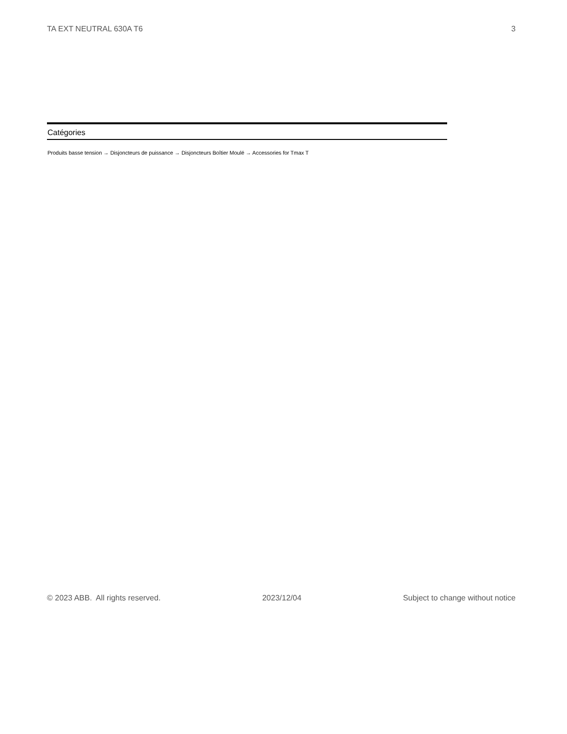TA EXT NEUTRAL 630A T6 3
Catégories
Produits basse tension → Disjoncteurs de puissance → Disjoncteurs Boîtier Moulé → Accessories for Tmax T
© 2023 ABB. All rights reserved. 2023/12/04 Subject to change without notice